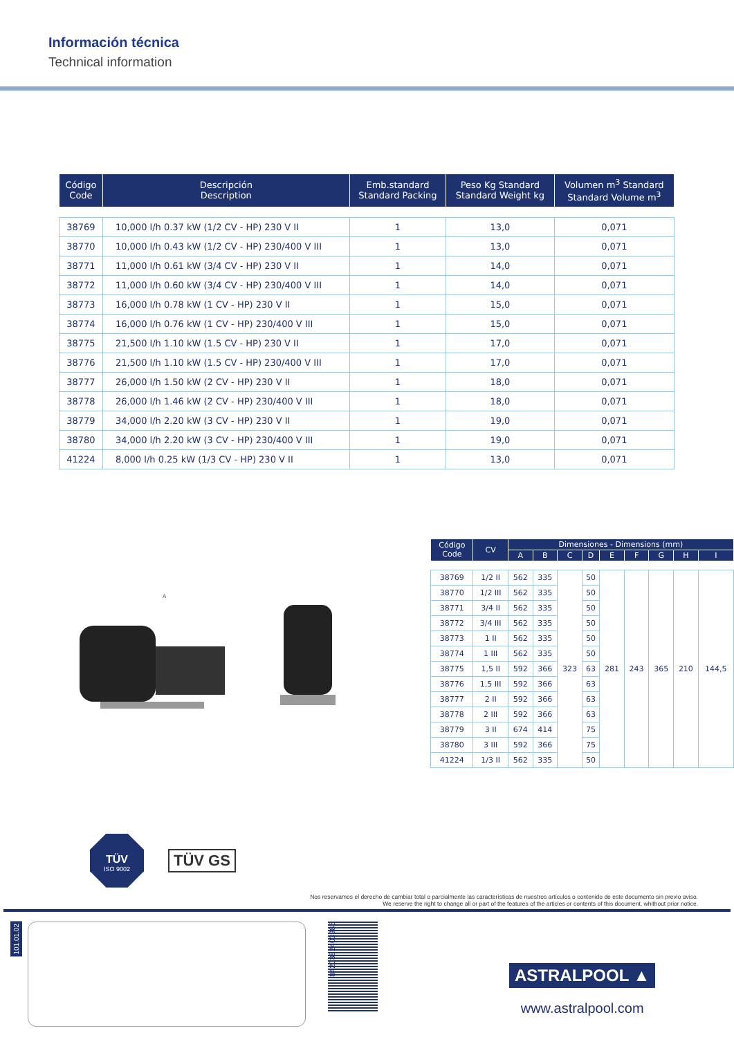Información técnica
Technical information
| Código Code | Descripción Description | Emb.standard Standard Packing | Peso Kg Standard Standard Weight kg | Volumen m<sup>3</sup> Standard Standard Volume m<sup>3</sup> |
| --- | --- | --- | --- | --- |
| 38769 | 10,000 l/h 0.37 kW (1/2 CV - HP) 230 V II | 1 | 13,0 | 0,071 |
| 38770 | 10,000 l/h 0.43 kW (1/2 CV - HP) 230/400 V III | 1 | 13,0 | 0,071 |
| 38771 | 11,000 l/h 0.61 kW (3/4 CV - HP) 230 V II | 1 | 14,0 | 0,071 |
| 38772 | 11,000 l/h 0.60 kW (3/4 CV - HP) 230/400 V III | 1 | 14,0 | 0,071 |
| 38773 | 16,000 l/h 0.78 kW (1 CV - HP) 230 V II | 1 | 15,0 | 0,071 |
| 38774 | 16,000 l/h 0.76 kW (1 CV - HP) 230/400 V III | 1 | 15,0 | 0,071 |
| 38775 | 21,500 l/h 1.10 kW (1.5 CV - HP) 230 V II | 1 | 17,0 | 0,071 |
| 38776 | 21,500 l/h 1.10 kW (1.5 CV - HP) 230/400 V III | 1 | 17,0 | 0,071 |
| 38777 | 26,000 l/h 1.50 kW (2 CV - HP) 230 V II | 1 | 18,0 | 0,071 |
| 38778 | 26,000 l/h 1.46 kW (2 CV - HP) 230/400 V III | 1 | 18,0 | 0,071 |
| 38779 | 34,000 l/h 2.20 kW (3 CV - HP) 230 V II | 1 | 19,0 | 0,071 |
| 38780 | 34,000 l/h 2.20 kW (3 CV - HP) 230/400 V III | 1 | 19,0 | 0,071 |
| 41224 | 8,000 l/h 0.25 kW (1/3 CV - HP) 230 V II | 1 | 13,0 | 0,071 |
A
| Código Code | CV | Dimensiones - Dimensions (mm) | | | | | | | | |
| --- | --- | --- | --- | --- | --- | --- | --- | --- | --- | --- |
| | | A | B | C | D | E | F | G | H | I |
| 38769 | 1/2 II | 562 | 335 | 323 | 50 | 281 | 243 | 365 | 210 | 144,5 |
| 38770 | 1/2 III | 562 | 335 | | 50 | | | | | |
| 38771 | 3/4 II | 562 | 335 | | 50 | | | | | |
| 38772 | 3/4 III | 562 | 335 | | 50 | | | | | |
| 38773 | 1 II | 562 | 335 | | 50 | | | | | |
| 38774 | 1 III | 562 | 335 | | 50 | | | | | |
| 38775 | 1,5 II | 592 | 366 | | 63 | | | | | |
| 38776 | 1,5 III | 592 | 366 | | 63 | | | | | |
| 38777 | 2 II | 592 | 366 | | 63 | | | | | |
| 38778 | 2 III | 592 | 366 | | 63 | | | | | |
| 38779 | 3 II | 674 | 414 | | 75 | | | | | |
| 38780 | 3 III | 592 | 366 | | 75 | | | | | |
| 41224 | 1/3 II | 562 | 335 | | 50 | | | | | |
TÜV
ISO 9002
TÜV GS
Nos reservamos el derecho de cambiar total o parcialmente las características de nuestros artículos o contenido de este documento sin previo aviso.
We reserve the right to change all or part of the features of the articles or contents of this document, whithout prior notice.
101.01.02
8420382403985
ASTRALPOOL ▲
www.astralpool.com